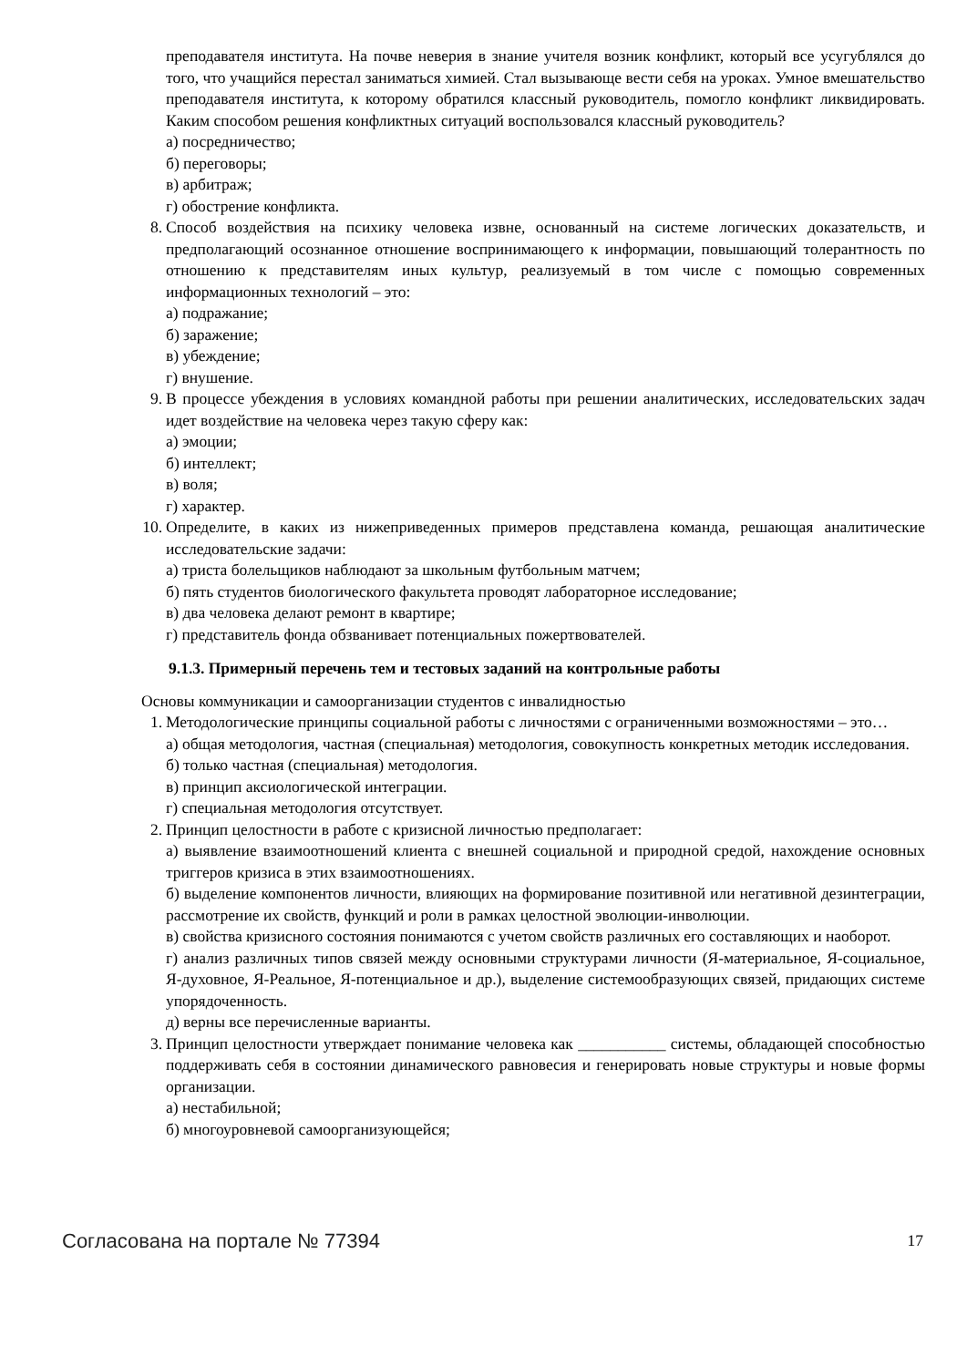преподавателя института. На почве неверия в знание учителя возник конфликт, который все усугублялся до того, что учащийся перестал заниматься химией. Стал вызывающе вести себя на уроках. Умное вмешательство преподавателя института, к которому обратился классный руководитель, помогло конфликт ликвидировать. Каким способом решения конфликтных ситуаций воспользовался классный руководитель?
а) посредничество;
б) переговоры;
в) арбитраж;
г) обострение конфликта.
8. Способ воздействия на психику человека извне, основанный на системе логических доказательств, и предполагающий осознанное отношение воспринимающего к информации, повышающий толерантность по отношению к представителям иных культур, реализуемый в том числе с помощью современных информационных технологий – это:
а) подражание;
б) заражение;
в) убеждение;
г) внушение.
9. В процессе убеждения в условиях командной работы при решении аналитических, исследовательских задач идет воздействие на человека через такую сферу как:
а) эмоции;
б) интеллект;
в) воля;
г) характер.
10. Определите, в каких из нижеприведенных примеров представлена команда, решающая аналитические исследовательские задачи:
а) триста болельщиков наблюдают за школьным футбольным матчем;
б) пять студентов биологического факультета проводят лабораторное исследование;
в) два человека делают ремонт в квартире;
г) представитель фонда обзванивает потенциальных пожертвователей.
9.1.3. Примерный перечень тем и тестовых заданий на контрольные работы
Основы коммуникации и самоорганизации студентов с инвалидностью
1. Методологические принципы социальной работы с личностями с ограниченными возможностями – это…
а) общая методология, частная (специальная) методология, совокупность конкретных методик исследования.
б) только частная (специальная) методология.
в) принцип аксиологической интеграции.
г) специальная методология отсутствует.
2. Принцип целостности в работе с кризисной личностью предполагает:
а) выявление взаимоотношений клиента с внешней социальной и природной средой, нахождение основных триггеров кризиса в этих взаимоотношениях.
б) выделение компонентов личности, влияющих на формирование позитивной или негативной дезинтеграции, рассмотрение их свойств, функций и роли в рамках целостной эволюции-инволюции.
в) свойства кризисного состояния понимаются с учетом свойств различных его составляющих и наоборот.
г) анализ различных типов связей между основными структурами личности (Я-материальное, Я-социальное, Я-духовное, Я-Реальное, Я-потенциальное и др.), выделение системообразующих связей, придающих системе упорядоченность.
д) верны все перечисленные варианты.
3. Принцип целостности утверждает понимание человека как ___________ системы, обладающей способностью поддерживать себя в состоянии динамического равновесия и генерировать новые структуры и новые формы организации.
а) нестабильной;
б) многоуровневой самоорганизующейся;
Согласована на портале № 77394 17